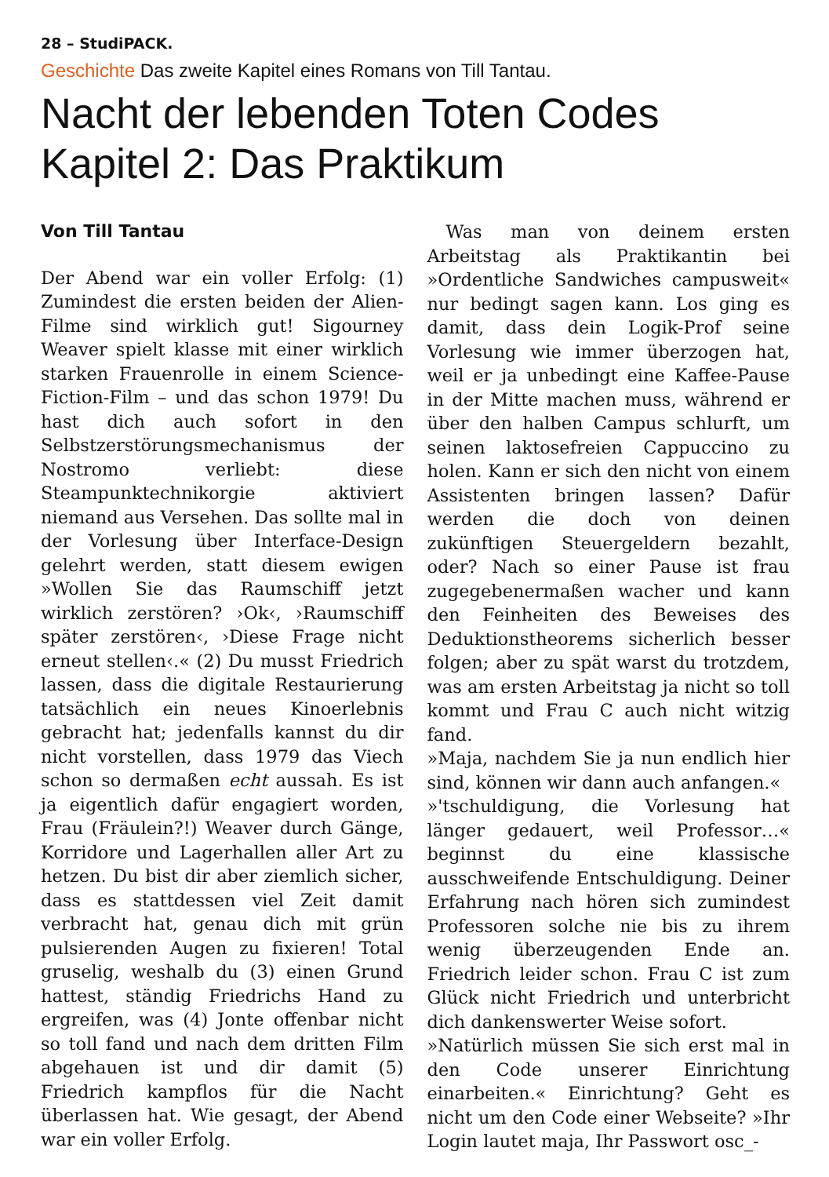28 – StudiPACK.
Geschichte Das zweite Kapitel eines Romans von Till Tantau.
Nacht der lebenden Toten Codes
Kapitel 2: Das Praktikum
Von Till Tantau
Der Abend war ein voller Erfolg: (1) Zumindest die ersten beiden der Alien-Filme sind wirklich gut! Sigourney Weaver spielt klasse mit einer wirklich starken Frauenrolle in einem Science-Fiction-Film – und das schon 1979! Du hast dich auch sofort in den Selbstzerstörungsmechanismus der Nostromo verliebt: diese Steampunktechnikorgie aktiviert niemand aus Versehen. Das sollte mal in der Vorlesung über Interface-Design gelehrt werden, statt diesem ewigen »Wollen Sie das Raumschiff jetzt wirklich zerstören? ›Ok‹, ›Raumschiff später zerstören‹, ›Diese Frage nicht erneut stellen‹.« (2) Du musst Friedrich lassen, dass die digitale Restaurierung tatsächlich ein neues Kinoerlebnis gebracht hat; jedenfalls kannst du dir nicht vorstellen, dass 1979 das Viech schon so dermaßen echt aussah. Es ist ja eigentlich dafür engagiert worden, Frau (Fräulein?!) Weaver durch Gänge, Korridore und Lagerhallen aller Art zu hetzen. Du bist dir aber ziemlich sicher, dass es stattdessen viel Zeit damit verbracht hat, genau dich mit grün pulsierenden Augen zu fixieren! Total gruselig, weshalb du (3) einen Grund hattest, ständig Friedrichs Hand zu ergreifen, was (4) Jonte offenbar nicht so toll fand und nach dem dritten Film abgehauen ist und dir damit (5) Friedrich kampflos für die Nacht überlassen hat. Wie gesagt, der Abend war ein voller Erfolg.
Was man von deinem ersten Arbeitstag als Praktikantin bei »Ordentliche Sandwiches campusweit« nur bedingt sagen kann. Los ging es damit, dass dein Logik-Prof seine Vorlesung wie immer überzogen hat, weil er ja unbedingt eine Kaffee-Pause in der Mitte machen muss, während er über den halben Campus schlurft, um seinen laktosefreien Cappuccino zu holen. Kann er sich den nicht von einem Assistenten bringen lassen? Dafür werden die doch von deinen zukünftigen Steuergeldern bezahlt, oder? Nach so einer Pause ist frau zugegebenermaßen wacher und kann den Feinheiten des Beweises des Deduktionstheorems sicherlich besser folgen; aber zu spät warst du trotzdem, was am ersten Arbeitstag ja nicht so toll kommt und Frau C auch nicht witzig fand.
»Maja, nachdem Sie ja nun endlich hier sind, können wir dann auch anfangen.«
»'tschuldigung, die Vorlesung hat länger gedauert, weil Professor…« beginnst du eine klassische ausschweifende Entschuldigung. Deiner Erfahrung nach hören sich zumindest Professoren solche nie bis zu ihrem wenig überzeugenden Ende an. Friedrich leider schon. Frau C ist zum Glück nicht Friedrich und unterbricht dich dankenswerter Weise sofort.
»Natürlich müssen Sie sich erst mal in den Code unserer Einrichtung einarbeiten.« Einrichtung? Geht es nicht um den Code einer Webseite? »Ihr Login lautet maja, Ihr Passwort osc_-